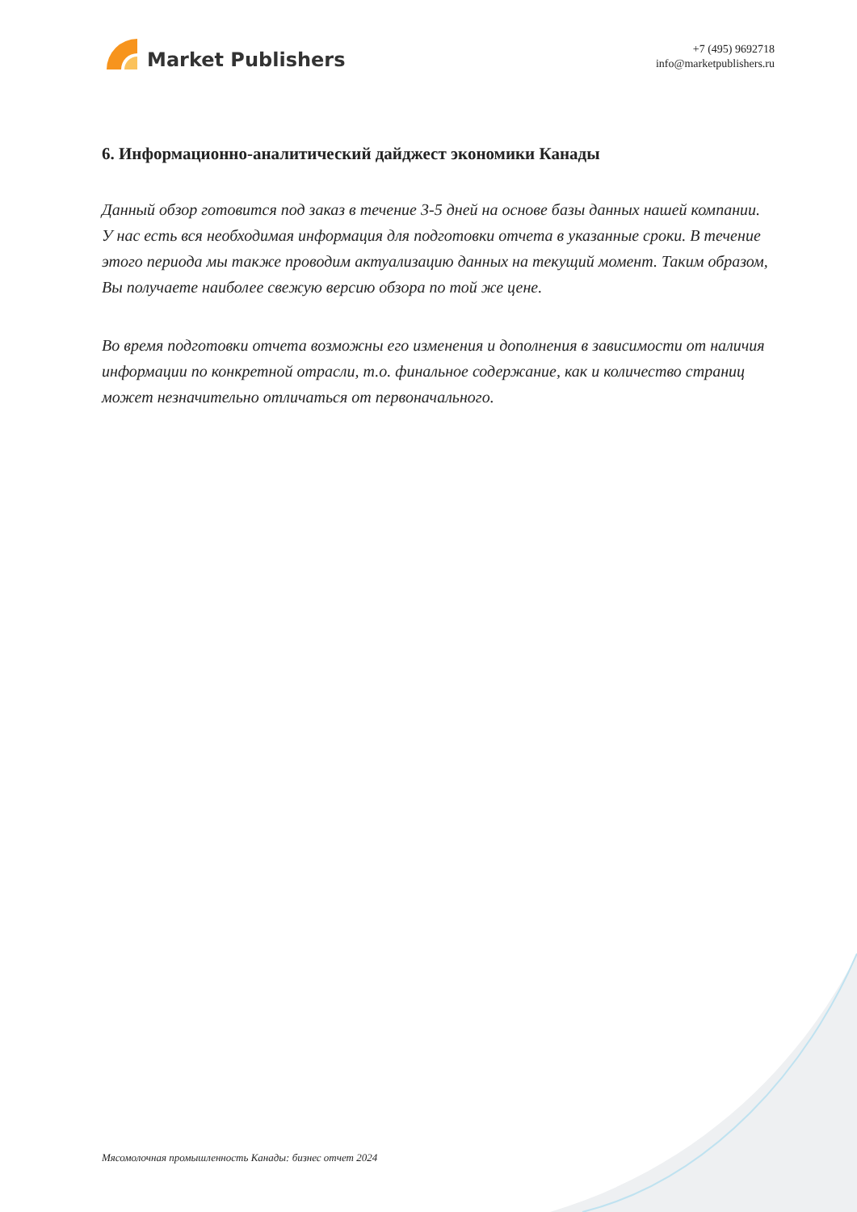Market Publishers
+7 (495) 9692718
info@marketpublishers.ru
6. Информационно-аналитический дайджест экономики Канады
Данный обзор готовится под заказ в течение 3-5 дней на основе базы данных нашей компании. У нас есть вся необходимая информация для подготовки отчета в указанные сроки. В течение этого периода мы также проводим актуализацию данных на текущий момент. Таким образом, Вы получаете наиболее свежую версию обзора по той же цене.
Во время подготовки отчета возможны его изменения и дополнения в зависимости от наличия информации по конкретной отрасли, т.о. финальное содержание, как и количество страниц может незначительно отличаться от первоначального.
Мясомолочная промышленность Канады: бизнес отчет 2024